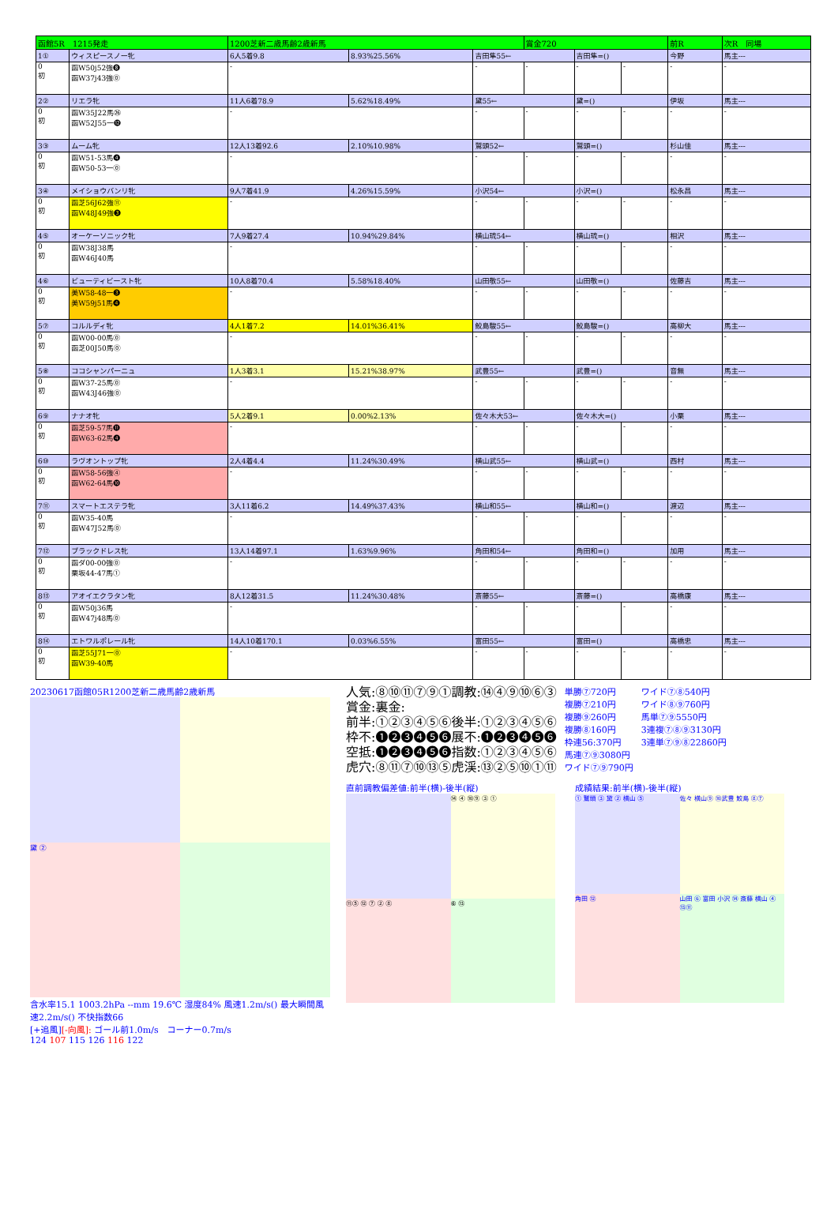| 函館5R 1215発走 | | 1200芝新二歳馬齢2歳新馬 | | | 賞金720 | | | 前R | 次R 同場 |
| 1① | ウィスピースノー牝 | 6人5着9.8 | 8.93%25.56% | 吉田隼55← | | 吉田隼=() | | 今野 | 馬主--- |
| 0 初 | 函W50j52強❽ 函W37j43強⓪ | - | | - | - | - | - | - | - |
| 2② | リエラ牝 | 11人6着78.9 | 5.62%18.49% | 黛55← | | 黛=() | | 伊坂 | 馬主--- |
| 0 初 | 函W35J22馬㉖ 函W52J55一⓬ | - | | - | - | - | - | - | - |
| 3③ | ムーム牝 | 12人13着92.6 | 2.10%10.98% | 鷲頭52← | | 鷲頭=() | | 杉山佳 | 馬主--- |
| 0 初 | 函W51-53馬❹ 函W50-53一⓪ | - | | - | - | - | - | - | - |
| 3④ | メイショウバンリ牝 | 9人7着41.9 | 4.26%15.59% | 小沢54← | | 小沢=() | | 松永昌 | 馬主--- |
| 0 初 | 函芝56J62強⑪ 函W48J49強❸ | - | | - | - | - | - | - | - |
| 4⑤ | オーケーソニック牝 | 7人9着27.4 | 10.94%29.84% | 横山琉54← | | 横山琉=() | | 相沢 | 馬主--- |
| 0 初 | 函W38J38馬 函W46J40馬 | - | | - | - | - | - | - | - |
| 4⑥ | ビューティビースト牝 | 10人8着70.4 | 5.58%18.40% | 山田敬55← | | 山田敬=() | | 佐藤吉 | 馬主--- |
| 0 初 | 美W58-48一❸ 美W59j51馬❹ | - | | - | - | - | - | - | - |
| 5⑦ | コルルディ牝 | 4人1着7.2 | 14.01%36.41% | 鮫島駿55← | | 鮫島駿=() | | 高柳大 | 馬主--- |
| 0 初 | 函W00-00馬⓪ 函芝00J50馬⓪ | - | | - | - | - | - | - | - |
| 5⑧ | ココシャンパーニュ | 1人3着3.1 | 15.21%38.97% | 武豊55← | | 武豊=() | | 音無 | 馬主--- |
| 0 初 | 函W37-25馬⓪ 函W43J46強⓪ | - | | - | - | - | - | - | - |
| 6⑨ | ナナオ牝 | 5人2着9.1 | 0.00%2.13% | 佐々木大53← | | 佐々木大=() | | 小栗 | 馬主--- |
| 0 初 | 函芝59-57馬⓫ 函W63-62馬❹ | - | | - | - | - | - | - | - |
| 6⑩ | ラヴオントップ牝 | 2人4着4.4 | 11.24%30.49% | 横山武55← | | 横山武=() | | 西村 | 馬主--- |
| 0 初 | 函W58-56強④ 函W62-64馬❿ | - | | - | - | - | - | - | - |
| 7⑪ | スマートエステラ牝 | 3人11着6.2 | 14.49%37.43% | 横山和55← | | 横山和=() | | 渡辺 | 馬主--- |
| 0 初 | 函W35-40馬 函W47J52馬⓪ | - | | - | - | - | - | - | - |
| 7⑫ | ブラックドレス牝 | 13人14着97.1 | 1.63%9.96% | 角田和54← | | 角田和=() | | 加用 | 馬主--- |
| 0 初 | 函ダ00-00強⓪ 栗坂44-47馬① | - | | - | - | - | - | - | - |
| 8⑬ | アオイエクラタン牝 | 8人12着31.5 | 11.24%30.48% | 斎藤55← | | 斎藤=() | | 高橋康 | 馬主--- |
| 0 初 | 函W50j36馬 函W47j48馬⓪ | - | | - | - | - | - | - | - |
| 8⑭ | エトワルポレール牝 | 14人10着170.1 | 0.03%6.55% | 富田55← | | 富田=() | | 高橋忠 | 馬主--- |
| 0 初 | 函芝55J71一⓪ 函W39-40馬 | - | | - | - | - | - | - | - |
20230617函館05R1200芝新二歳馬齢2歳新馬
黛 ②
含水率15.1 1003.2hPa --mm 19.6℃ 湿度84% 風速1.2m/s() 最大瞬間風速2.2m/s() 不快指数66
[+追風][-向風]: ゴール前1.0m/s　コーナー0.7m/s
124 107 115 126 116 122
人気:⑧⑩⑪⑦⑨①調教:⑭④⑨⑩⑥③
賞金:裏金:
前半:①②③④⑤⑥後半:①②③④⑤⑥
枠不:❶❷❸❹❺❻展不:❶❷❸❹❺❻
空抵:❶❷❸❹❺❻指数:①②③④⑤⑥
虎穴:⑧⑪⑦⑩⑬⑤虎渓:⑬②⑤⑩①⑪
単勝⑦720円
複勝⑦210円
複勝⑨260円
複勝⑧160円
枠連56:370円
馬連⑦⑨3080円
ワイド⑦⑨790円
ワイド⑦⑧540円
ワイド⑧⑨760円
馬単⑦⑨5550円
3連複⑦⑧⑨3130円
3連単⑦⑨⑧22860円
直前調教偏差値:前半(横)-後半(縦)
⑭ ④ ⑩⑨ ③ ①
⑪⑤ ⑫ ⑦ ② ⑧
⑥ ⑬
成績結果:前半(横)-後半(縦)
① 鷲頭 ③ 黛 ② 横山 ⑤
佐々 横山⑨ ⑩武豊 鮫島 ⑧⑦
角田 ⑫
山田 ⑥ 富田 小沢 ⑭ 斎藤 横山 ④ ⑬⑪